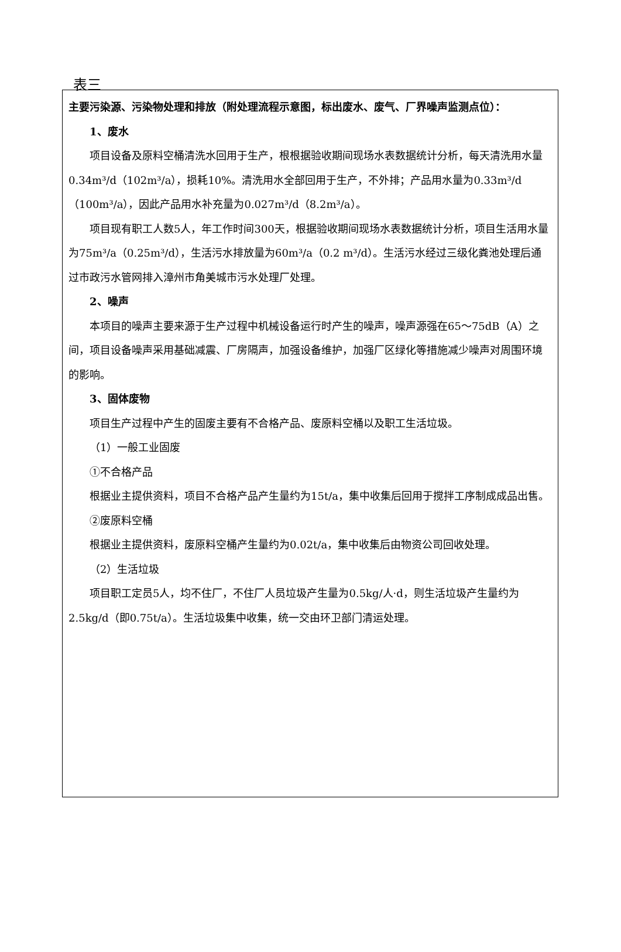表三
| 主要污染源、污染物处理和排放（附处理流程示意图，标出废水、废气、厂界噪声监测点位）： 1、废水 项目设备及原料空桶清洗水回用于生产，根根据验收期间现场水表数据统计分析，每天清洗用水量0.34m³/d（102m³/a），损耗10%。清洗用水全部回用于生产，不外排；产品用水量为0.33m³/d（100m³/a），因此产品用水补充量为0.027m³/d（8.2m³/a）。 项目现有职工人数5人，年工作时间300天，根据验收期间现场水表数据统计分析，项目生活用水量为75m³/a（0.25m³/d），生活污水排放量为60m³/a（0.2 m³/d）。生活污水经过三级化粪池处理后通过市政污水管网排入漳州市角美城市污水处理厂处理。 2、噪声 本项目的噪声主要来源于生产过程中机械设备运行时产生的噪声，噪声源强在65～75dB（A）之间，项目设备噪声采用基础减震、厂房隔声，加强设备维护，加强厂区绿化等措施减少噪声对周围环境的影响。 3、固体废物 项目生产过程中产生的固废主要有不合格产品、废原料空桶以及职工生活垃圾。 （1）一般工业固废 ①不合格产品 根据业主提供资料，项目不合格产品产生量约为15t/a，集中收集后回用于搅拌工序制成成品出售。 ②废原料空桶 根据业主提供资料，废原料空桶产生量约为0.02t/a，集中收集后由物资公司回收处理。 （2）生活垃圾 项目职工定员5人，均不住厂，不住厂人员垃圾产生量为0.5kg/人·d，则生活垃圾产生量约为2.5kg/d（即0.75t/a）。生活垃圾集中收集，统一交由环卫部门清运处理。 |